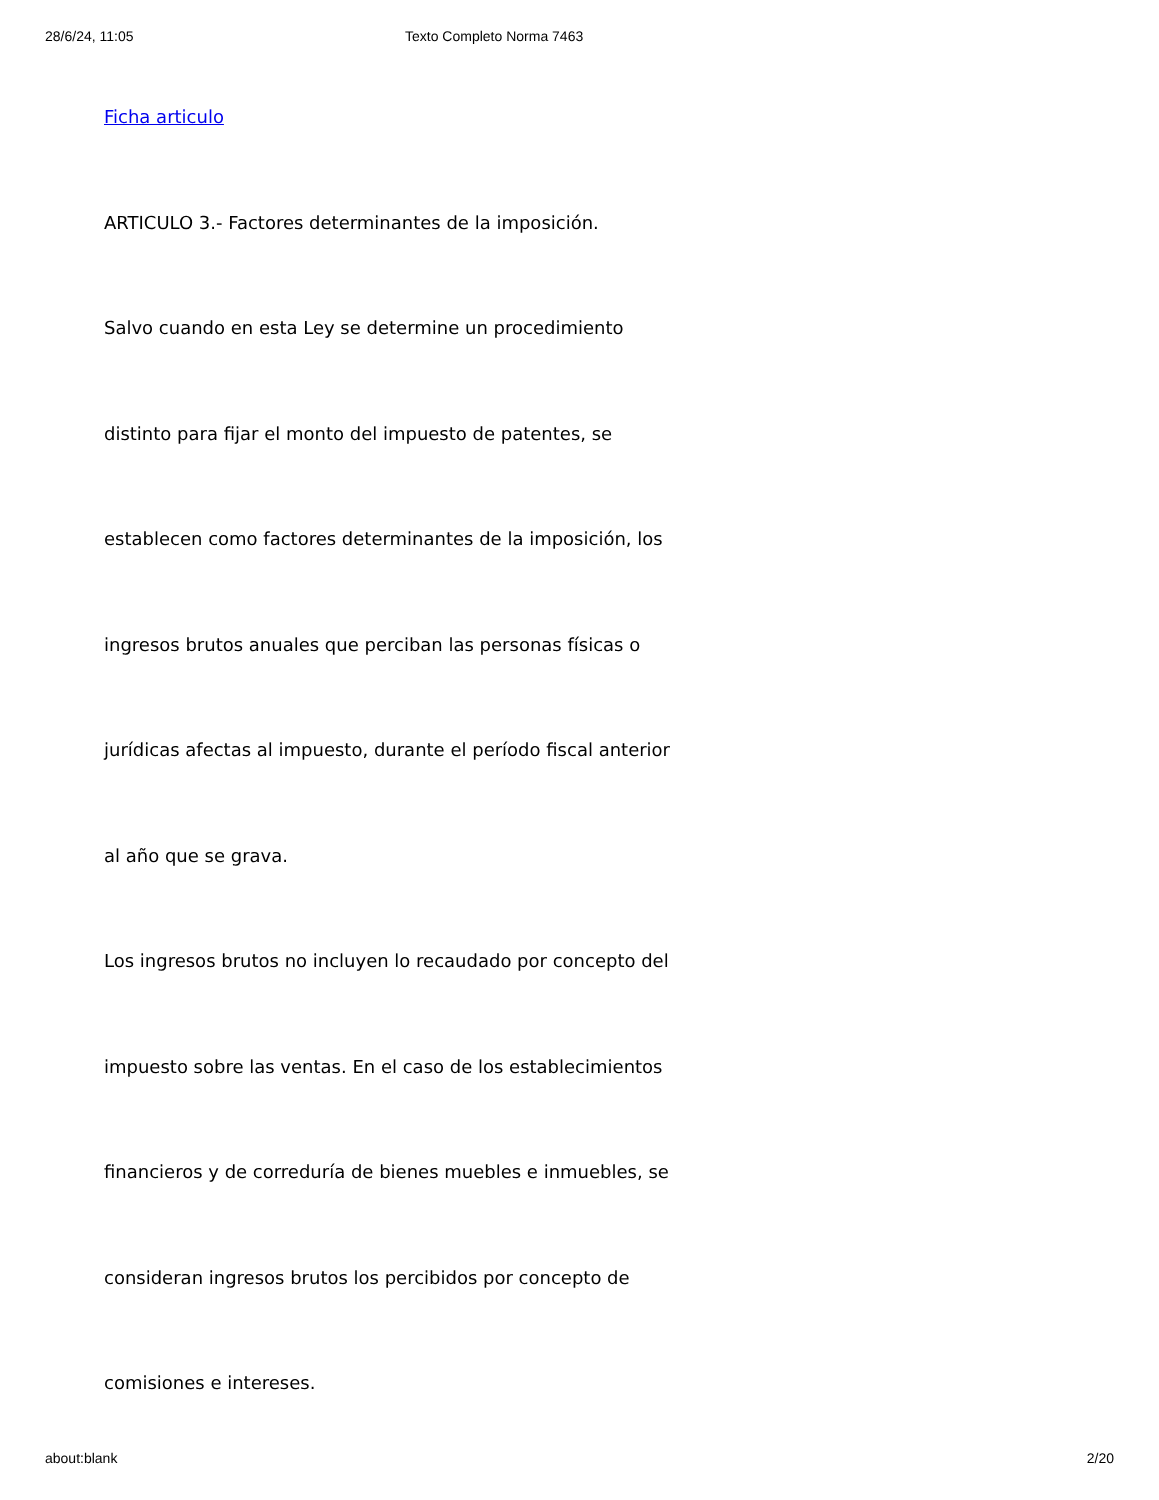28/6/24, 11:05 Texto Completo Norma 7463
Ficha articulo
ARTICULO 3.- Factores determinantes de la imposición.
Salvo cuando en esta Ley se determine un procedimiento
distinto para fijar el monto del impuesto de patentes, se
establecen como factores determinantes de la imposición, los
ingresos brutos anuales que perciban las personas físicas o
jurídicas afectas al impuesto, durante el período fiscal anterior
al año que se grava.
Los ingresos brutos no incluyen lo recaudado por concepto del
impuesto sobre las ventas. En el caso de los establecimientos
financieros y de correduría de bienes muebles e inmuebles, se
consideran ingresos brutos los percibidos por concepto de
comisiones e intereses.
about:blank 2/20